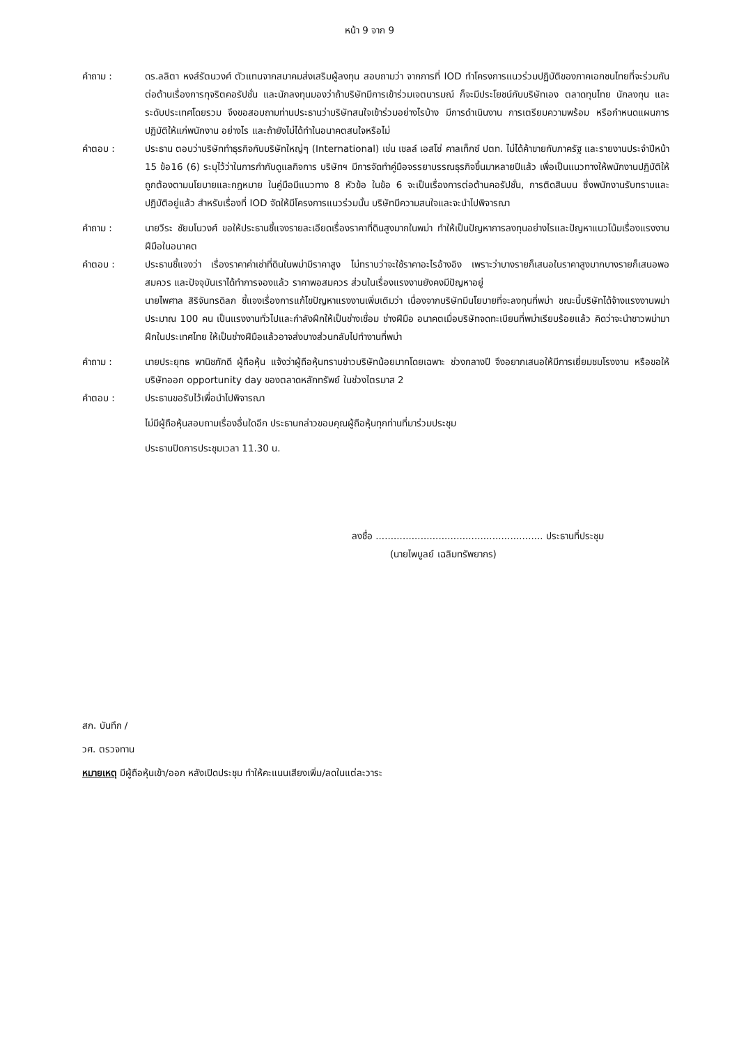หน้า 9 จาก 9
คำถาม : ดร.ลลิตา หงส์รัตนวงศ์ ตัวแทนจากสมาคมส่งเสริมผู้ลงทุน สอบถามว่า จากการที่ IOD ทำโครงการแนวร่วมปฏิบัติของภาคเอกชนไทยที่จะร่วมกันต่อต้านเรื่องการทุจริตคอรัปชั่น และนักลงทุนมองว่าถ้าบริษัทมีการเข้าร่วมเจตนารมณ์ ก็จะมีประโยชน์กับบริษัทเอง ตลาดทุนไทย นักลงทุน และระดับประเทศโดยรวม จึงขอสอบถามท่านประธานว่าบริษัทสนใจเข้าร่วมอย่างไรบ้าง มีการดำเนินงาน การเตรียมความพร้อม หรือกำหนดแผนการปฏิบัติให้แก่พนักงาน อย่างไร และถ้ายังไม่ได้ทำในอนาคตสนใจหรือไม่
คำตอบ : ประธาน ตอบว่าบริษัททำธุรกิจกับบริษัทใหญ่ๆ (International) เช่น เชลล์ เอสโซ่ คาลเท็กซ์ ปตท. ไม่ได้ค้าขายกับภาครัฐ และรายงานประจำปีหน้า 15 ข้อ16 (6) ระบุไว้ว่าในการกำกับดูแลกิจการ บริษัทฯ มีการจัดทำคู่มือจรรยาบรรณธุรกิจขึ้นมาหลายปีแล้ว เพื่อเป็นแนวทางให้พนักงานปฏิบัติให้ถูกต้องตามนโยบายและกฎหมาย ในคู่มือมีแนวทาง 8 หัวข้อ ในข้อ 6 จะเป็นเรื่องการต่อต้านคอรัปชั่น, การติดสินบน ซึ่งพนักงานรับทราบและปฏิบัติอยู่แล้ว สำหรับเรื่องที่ IOD จัดให้มีโครงการแนวร่วมนั้น บริษัทมีความสนใจและจะนำไปพิจารณา
คำถาม : นายวีระ ชัยมโนวงศ์ ขอให้ประธานชี้แจงรายละเอียดเรื่องราคาที่ดินสูงมากในพม่า ทำให้เป็นปัญหาการลงทุนอย่างไรและปัญหาแนวโน้มเรื่องแรงงานฝีมือในอนาคต
คำตอบ : ประธานชี้แจงว่า เรื่องราคาค่าเช่าที่ดินในพม่ามีราคาสูง ไม่ทราบว่าจะใช้ราคาอะไรอ้างอิง เพราะว่าบางรายก็เสนอในราคาสูงมากบางรายก็เสนอพอสมควร และปัจจุบันเราได้ทำการจองแล้ว ราคาพอสมควร ส่วนในเรื่องแรงงานยังคงมีปัญหาอยู่
นายไพศาล สิริจันทรดิลก ชี้แจงเรื่องการแก้ไขปัญหาแรงงานเพิ่มเติมว่า เนื่องจากบริษัทมีนโยบายที่จะลงทุนที่พม่า ขณะนี้บริษัทได้จ้างแรงงานพม่าประมาณ 100 คน เป็นแรงงานทั่วไปและกำลังฝึกให้เป็นช่างเชื่อม ช่างฝีมือ อนาคตเมื่อบริษัทจดทะเบียนที่พม่าเรียบร้อยแล้ว คิดว่าจะนำชาวพม่ามาฝึกในประเทศไทย ให้เป็นช่างฝีมือแล้วอาจส่งบางส่วนกลับไปทำงานที่พม่า
คำถาม : นายประยุทธ พานิชภักดี ผู้ถือหุ้น แจ้งว่าผู้ถือหุ้นทราบข่าวบริษัทน้อยมากโดยเฉพาะ ช่วงกลางปี จึงอยากเสนอให้มีการเยี่ยมชมโรงงาน หรือขอให้บริษัทออก opportunity day ของตลาดหลักทรัพย์ ในช่วงไตรมาส 2
คำตอบ : ประธานขอรับไว้เพื่อนำไปพิจารณา
ไม่มีผู้ถือหุ้นสอบถามเรื่องอื่นใดอีก ประธานกล่าวขอบคุณผู้ถือหุ้นทุกท่านที่มาร่วมประชุม
ประธานปิดการประชุมเวลา 11.30 น.
ลงชื่อ ........................................................ ประธานที่ประชุม
(นายไพบูลย์ เฉลิมทรัพยากร)
สก. บันทึก /
วศ. ตรวจทาน
หมายเหตุ มีผู้ถือหุ้นเข้า/ออก หลังเปิดประชุม ทำให้คะแนนเสียงเพิ่ม/ลดในแต่ละวาระ